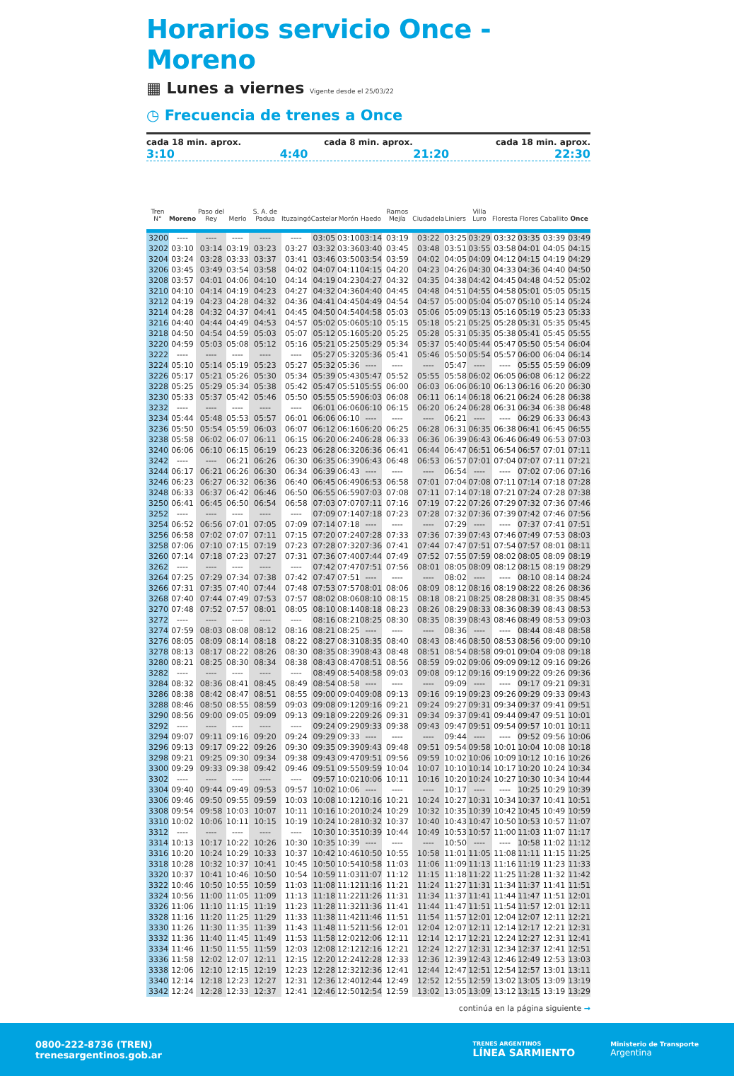Horarios servicio Once - Moreno
▦ Lunes a viernes Vigente desde el 25/03/22
◷ Frecuencia de trenes a Once
cada 18 min. aprox. cada 8 min. aprox. cada 18 min. aprox.
3:10 4:40 21:20 22:30
| Tren N° | Moreno | Paso del Rey | Merlo | S. A. de Padua | Ituzaingó | Castelar | Morón | Haedo | Ramos Mejía | Ciudadela | Liniers | Villa Luro | Floresta | Flores | Caballito | Once |
| --- | --- | --- | --- | --- | --- | --- | --- | --- | --- | --- | --- | --- | --- | --- | --- | --- |
| 3200 | ---- | ---- | ---- | ---- | ---- | 03:05 | 03:10 | 03:14 | 03:19 | 03:22 | 03:25 | 03:29 | 03:32 | 03:35 | 03:39 | 03:49 |
| 3202 | 03:10 | 03:14 | 03:19 | 03:23 | 03:27 | 03:32 | 03:36 | 03:40 | 03:45 | 03:48 | 03:51 | 03:55 | 03:58 | 04:01 | 04:05 | 04:15 |
| 3204 | 03:24 | 03:28 | 03:33 | 03:37 | 03:41 | 03:46 | 03:50 | 03:54 | 03:59 | 04:02 | 04:05 | 04:09 | 04:12 | 04:15 | 04:19 | 04:29 |
| 3206 | 03:45 | 03:49 | 03:54 | 03:58 | 04:02 | 04:07 | 04:11 | 04:15 | 04:20 | 04:23 | 04:26 | 04:30 | 04:33 | 04:36 | 04:40 | 04:50 |
| 3208 | 03:57 | 04:01 | 04:06 | 04:10 | 04:14 | 04:19 | 04:23 | 04:27 | 04:32 | 04:35 | 04:38 | 04:42 | 04:45 | 04:48 | 04:52 | 05:02 |
| 3210 | 04:10 | 04:14 | 04:19 | 04:23 | 04:27 | 04:32 | 04:36 | 04:40 | 04:45 | 04:48 | 04:51 | 04:55 | 04:58 | 05:01 | 05:05 | 05:15 |
| 3212 | 04:19 | 04:23 | 04:28 | 04:32 | 04:36 | 04:41 | 04:45 | 04:49 | 04:54 | 04:57 | 05:00 | 05:04 | 05:07 | 05:10 | 05:14 | 05:24 |
| 3214 | 04:28 | 04:32 | 04:37 | 04:41 | 04:45 | 04:50 | 04:54 | 04:58 | 05:03 | 05:06 | 05:09 | 05:13 | 05:16 | 05:19 | 05:23 | 05:33 |
| 3216 | 04:40 | 04:44 | 04:49 | 04:53 | 04:57 | 05:02 | 05:06 | 05:10 | 05:15 | 05:18 | 05:21 | 05:25 | 05:28 | 05:31 | 05:35 | 05:45 |
| 3218 | 04:50 | 04:54 | 04:59 | 05:03 | 05:07 | 05:12 | 05:16 | 05:20 | 05:25 | 05:28 | 05:31 | 05:35 | 05:38 | 05:41 | 05:45 | 05:55 |
| 3220 | 04:59 | 05:03 | 05:08 | 05:12 | 05:16 | 05:21 | 05:25 | 05:29 | 05:34 | 05:37 | 05:40 | 05:44 | 05:47 | 05:50 | 05:54 | 06:04 |
| 3222 | ---- | ---- | ---- | ---- | ---- | 05:27 | 05:32 | 05:36 | 05:41 | 05:46 | 05:50 | 05:54 | 05:57 | 06:00 | 06:04 | 06:14 |
| 3224 | 05:10 | 05:14 | 05:19 | 05:23 | 05:27 | 05:32 | 05:36 | ---- | ---- | ---- | 05:47 | ---- | ---- | 05:55 | 05:59 | 06:09 |
| 3226 | 05:17 | 05:21 | 05:26 | 05:30 | 05:34 | 05:39 | 05:43 | 05:47 | 05:52 | 05:55 | 05:58 | 06:02 | 06:05 | 06:08 | 06:12 | 06:22 |
| 3228 | 05:25 | 05:29 | 05:34 | 05:38 | 05:42 | 05:47 | 05:51 | 05:55 | 06:00 | 06:03 | 06:06 | 06:10 | 06:13 | 06:16 | 06:20 | 06:30 |
| 3230 | 05:33 | 05:37 | 05:42 | 05:46 | 05:50 | 05:55 | 05:59 | 06:03 | 06:08 | 06:11 | 06:14 | 06:18 | 06:21 | 06:24 | 06:28 | 06:38 |
| 3232 | ---- | ---- | ---- | ---- | ---- | 06:01 | 06:06 | 06:10 | 06:15 | 06:20 | 06:24 | 06:28 | 06:31 | 06:34 | 06:38 | 06:48 |
| 3234 | 05:44 | 05:48 | 05:53 | 05:57 | 06:01 | 06:06 | 06:10 | ---- | ---- | ---- | 06:21 | ---- | ---- | 06:29 | 06:33 | 06:43 |
| 3236 | 05:50 | 05:54 | 05:59 | 06:03 | 06:07 | 06:12 | 06:16 | 06:20 | 06:25 | 06:28 | 06:31 | 06:35 | 06:38 | 06:41 | 06:45 | 06:55 |
| 3238 | 05:58 | 06:02 | 06:07 | 06:11 | 06:15 | 06:20 | 06:24 | 06:28 | 06:33 | 06:36 | 06:39 | 06:43 | 06:46 | 06:49 | 06:53 | 07:03 |
| 3240 | 06:06 | 06:10 | 06:15 | 06:19 | 06:23 | 06:28 | 06:32 | 06:36 | 06:41 | 06:44 | 06:47 | 06:51 | 06:54 | 06:57 | 07:01 | 07:11 |
| 3242 | ---- | ---- | 06:21 | 06:26 | 06:30 | 06:35 | 06:39 | 06:43 | 06:48 | 06:53 | 06:57 | 07:01 | 07:04 | 07:07 | 07:11 | 07:21 |
| 3244 | 06:17 | 06:21 | 06:26 | 06:30 | 06:34 | 06:39 | 06:43 | ---- | ---- | ---- | 06:54 | ---- | ---- | 07:02 | 07:06 | 07:16 |
| 3246 | 06:23 | 06:27 | 06:32 | 06:36 | 06:40 | 06:45 | 06:49 | 06:53 | 06:58 | 07:01 | 07:04 | 07:08 | 07:11 | 07:14 | 07:18 | 07:28 |
| 3248 | 06:33 | 06:37 | 06:42 | 06:46 | 06:50 | 06:55 | 06:59 | 07:03 | 07:08 | 07:11 | 07:14 | 07:18 | 07:21 | 07:24 | 07:28 | 07:38 |
| 3250 | 06:41 | 06:45 | 06:50 | 06:54 | 06:58 | 07:03 | 07:07 | 07:11 | 07:16 | 07:19 | 07:22 | 07:26 | 07:29 | 07:32 | 07:36 | 07:46 |
| 3252 | ---- | ---- | ---- | ---- | ---- | 07:09 | 07:14 | 07:18 | 07:23 | 07:28 | 07:32 | 07:36 | 07:39 | 07:42 | 07:46 | 07:56 |
| 3254 | 06:52 | 06:56 | 07:01 | 07:05 | 07:09 | 07:14 | 07:18 | ---- | ---- | ---- | 07:29 | ---- | ---- | 07:37 | 07:41 | 07:51 |
| 3256 | 06:58 | 07:02 | 07:07 | 07:11 | 07:15 | 07:20 | 07:24 | 07:28 | 07:33 | 07:36 | 07:39 | 07:43 | 07:46 | 07:49 | 07:53 | 08:03 |
| 3258 | 07:06 | 07:10 | 07:15 | 07:19 | 07:23 | 07:28 | 07:32 | 07:36 | 07:41 | 07:44 | 07:47 | 07:51 | 07:54 | 07:57 | 08:01 | 08:11 |
| 3260 | 07:14 | 07:18 | 07:23 | 07:27 | 07:31 | 07:36 | 07:40 | 07:44 | 07:49 | 07:52 | 07:55 | 07:59 | 08:02 | 08:05 | 08:09 | 08:19 |
| 3262 | ---- | ---- | ---- | ---- | ---- | 07:42 | 07:47 | 07:51 | 07:56 | 08:01 | 08:05 | 08:09 | 08:12 | 08:15 | 08:19 | 08:29 |
| 3264 | 07:25 | 07:29 | 07:34 | 07:38 | 07:42 | 07:47 | 07:51 | ---- | ---- | ---- | 08:02 | ---- | ---- | 08:10 | 08:14 | 08:24 |
| 3266 | 07:31 | 07:35 | 07:40 | 07:44 | 07:48 | 07:53 | 07:57 | 08:01 | 08:06 | 08:09 | 08:12 | 08:16 | 08:19 | 08:22 | 08:26 | 08:36 |
| 3268 | 07:40 | 07:44 | 07:49 | 07:53 | 07:57 | 08:02 | 08:06 | 08:10 | 08:15 | 08:18 | 08:21 | 08:25 | 08:28 | 08:31 | 08:35 | 08:45 |
| 3270 | 07:48 | 07:52 | 07:57 | 08:01 | 08:05 | 08:10 | 08:14 | 08:18 | 08:23 | 08:26 | 08:29 | 08:33 | 08:36 | 08:39 | 08:43 | 08:53 |
| 3272 | ---- | ---- | ---- | ---- | ---- | 08:16 | 08:21 | 08:25 | 08:30 | 08:35 | 08:39 | 08:43 | 08:46 | 08:49 | 08:53 | 09:03 |
| 3274 | 07:59 | 08:03 | 08:08 | 08:12 | 08:16 | 08:21 | 08:25 | ---- | ---- | ---- | 08:36 | ---- | ---- | 08:44 | 08:48 | 08:58 |
| 3276 | 08:05 | 08:09 | 08:14 | 08:18 | 08:22 | 08:27 | 08:31 | 08:35 | 08:40 | 08:43 | 08:46 | 08:50 | 08:53 | 08:56 | 09:00 | 09:10 |
| 3278 | 08:13 | 08:17 | 08:22 | 08:26 | 08:30 | 08:35 | 08:39 | 08:43 | 08:48 | 08:51 | 08:54 | 08:58 | 09:01 | 09:04 | 09:08 | 09:18 |
| 3280 | 08:21 | 08:25 | 08:30 | 08:34 | 08:38 | 08:43 | 08:47 | 08:51 | 08:56 | 08:59 | 09:02 | 09:06 | 09:09 | 09:12 | 09:16 | 09:26 |
| 3282 | ---- | ---- | ---- | ---- | ---- | 08:49 | 08:54 | 08:58 | 09:03 | 09:08 | 09:12 | 09:16 | 09:19 | 09:22 | 09:26 | 09:36 |
| 3284 | 08:32 | 08:36 | 08:41 | 08:45 | 08:49 | 08:54 | 08:58 | ---- | ---- | ---- | 09:09 | ---- | ---- | 09:17 | 09:21 | 09:31 |
| 3286 | 08:38 | 08:42 | 08:47 | 08:51 | 08:55 | 09:00 | 09:04 | 09:08 | 09:13 | 09:16 | 09:19 | 09:23 | 09:26 | 09:29 | 09:33 | 09:43 |
| 3288 | 08:46 | 08:50 | 08:55 | 08:59 | 09:03 | 09:08 | 09:12 | 09:16 | 09:21 | 09:24 | 09:27 | 09:31 | 09:34 | 09:37 | 09:41 | 09:51 |
| 3290 | 08:56 | 09:00 | 09:05 | 09:09 | 09:13 | 09:18 | 09:22 | 09:26 | 09:31 | 09:34 | 09:37 | 09:41 | 09:44 | 09:47 | 09:51 | 10:01 |
| 3292 | ---- | ---- | ---- | ---- | ---- | 09:24 | 09:29 | 09:33 | 09:38 | 09:43 | 09:47 | 09:51 | 09:54 | 09:57 | 10:01 | 10:11 |
| 3294 | 09:07 | 09:11 | 09:16 | 09:20 | 09:24 | 09:29 | 09:33 | ---- | ---- | ---- | 09:44 | ---- | ---- | 09:52 | 09:56 | 10:06 |
| 3296 | 09:13 | 09:17 | 09:22 | 09:26 | 09:30 | 09:35 | 09:39 | 09:43 | 09:48 | 09:51 | 09:54 | 09:58 | 10:01 | 10:04 | 10:08 | 10:18 |
| 3298 | 09:21 | 09:25 | 09:30 | 09:34 | 09:38 | 09:43 | 09:47 | 09:51 | 09:56 | 09:59 | 10:02 | 10:06 | 10:09 | 10:12 | 10:16 | 10:26 |
| 3300 | 09:29 | 09:33 | 09:38 | 09:42 | 09:46 | 09:51 | 09:55 | 09:59 | 10:04 | 10:07 | 10:10 | 10:14 | 10:17 | 10:20 | 10:24 | 10:34 |
| 3302 | ---- | ---- | ---- | ---- | ---- | 09:57 | 10:02 | 10:06 | 10:11 | 10:16 | 10:20 | 10:24 | 10:27 | 10:30 | 10:34 | 10:44 |
| 3304 | 09:40 | 09:44 | 09:49 | 09:53 | 09:57 | 10:02 | 10:06 | ---- | ---- | ---- | 10:17 | ---- | ---- | 10:25 | 10:29 | 10:39 |
| 3306 | 09:46 | 09:50 | 09:55 | 09:59 | 10:03 | 10:08 | 10:12 | 10:16 | 10:21 | 10:24 | 10:27 | 10:31 | 10:34 | 10:37 | 10:41 | 10:51 |
| 3308 | 09:54 | 09:58 | 10:03 | 10:07 | 10:11 | 10:16 | 10:20 | 10:24 | 10:29 | 10:32 | 10:35 | 10:39 | 10:42 | 10:45 | 10:49 | 10:59 |
| 3310 | 10:02 | 10:06 | 10:11 | 10:15 | 10:19 | 10:24 | 10:28 | 10:32 | 10:37 | 10:40 | 10:43 | 10:47 | 10:50 | 10:53 | 10:57 | 11:07 |
| 3312 | ---- | ---- | ---- | ---- | ---- | 10:30 | 10:35 | 10:39 | 10:44 | 10:49 | 10:53 | 10:57 | 11:00 | 11:03 | 11:07 | 11:17 |
| 3314 | 10:13 | 10:17 | 10:22 | 10:26 | 10:30 | 10:35 | 10:39 | ---- | ---- | ---- | 10:50 | ---- | ---- | 10:58 | 11:02 | 11:12 |
| 3316 | 10:20 | 10:24 | 10:29 | 10:33 | 10:37 | 10:42 | 10:46 | 10:50 | 10:55 | 10:58 | 11:01 | 11:05 | 11:08 | 11:11 | 11:15 | 11:25 |
| 3318 | 10:28 | 10:32 | 10:37 | 10:41 | 10:45 | 10:50 | 10:54 | 10:58 | 11:03 | 11:06 | 11:09 | 11:13 | 11:16 | 11:19 | 11:23 | 11:33 |
| 3320 | 10:37 | 10:41 | 10:46 | 10:50 | 10:54 | 10:59 | 11:03 | 11:07 | 11:12 | 11:15 | 11:18 | 11:22 | 11:25 | 11:28 | 11:32 | 11:42 |
| 3322 | 10:46 | 10:50 | 10:55 | 10:59 | 11:03 | 11:08 | 11:12 | 11:16 | 11:21 | 11:24 | 11:27 | 11:31 | 11:34 | 11:37 | 11:41 | 11:51 |
| 3324 | 10:56 | 11:00 | 11:05 | 11:09 | 11:13 | 11:18 | 11:22 | 11:26 | 11:31 | 11:34 | 11:37 | 11:41 | 11:44 | 11:47 | 11:51 | 12:01 |
| 3326 | 11:06 | 11:10 | 11:15 | 11:19 | 11:23 | 11:28 | 11:32 | 11:36 | 11:41 | 11:44 | 11:47 | 11:51 | 11:54 | 11:57 | 12:01 | 12:11 |
| 3328 | 11:16 | 11:20 | 11:25 | 11:29 | 11:33 | 11:38 | 11:42 | 11:46 | 11:51 | 11:54 | 11:57 | 12:01 | 12:04 | 12:07 | 12:11 | 12:21 |
| 3330 | 11:26 | 11:30 | 11:35 | 11:39 | 11:43 | 11:48 | 11:52 | 11:56 | 12:01 | 12:04 | 12:07 | 12:11 | 12:14 | 12:17 | 12:21 | 12:31 |
| 3332 | 11:36 | 11:40 | 11:45 | 11:49 | 11:53 | 11:58 | 12:02 | 12:06 | 12:11 | 12:14 | 12:17 | 12:21 | 12:24 | 12:27 | 12:31 | 12:41 |
| 3334 | 11:46 | 11:50 | 11:55 | 11:59 | 12:03 | 12:08 | 12:12 | 12:16 | 12:21 | 12:24 | 12:27 | 12:31 | 12:34 | 12:37 | 12:41 | 12:51 |
| 3336 | 11:58 | 12:02 | 12:07 | 12:11 | 12:15 | 12:20 | 12:24 | 12:28 | 12:33 | 12:36 | 12:39 | 12:43 | 12:46 | 12:49 | 12:53 | 13:03 |
| 3338 | 12:06 | 12:10 | 12:15 | 12:19 | 12:23 | 12:28 | 12:32 | 12:36 | 12:41 | 12:44 | 12:47 | 12:51 | 12:54 | 12:57 | 13:01 | 13:11 |
| 3340 | 12:14 | 12:18 | 12:23 | 12:27 | 12:31 | 12:36 | 12:40 | 12:44 | 12:49 | 12:52 | 12:55 | 12:59 | 13:02 | 13:05 | 13:09 | 13:19 |
| 3342 | 12:24 | 12:28 | 12:33 | 12:37 | 12:41 | 12:46 | 12:50 | 12:54 | 12:59 | 13:02 | 13:05 | 13:09 | 13:12 | 13:15 | 13:19 | 13:29 |
continúa en la página siguiente →
0800-222-8736 (TREN)
trenesargentinos.gob.ar
TRENES ARGENTINOS
LÍNEA SARMIENTO
Ministerio de Transporte
Argentina